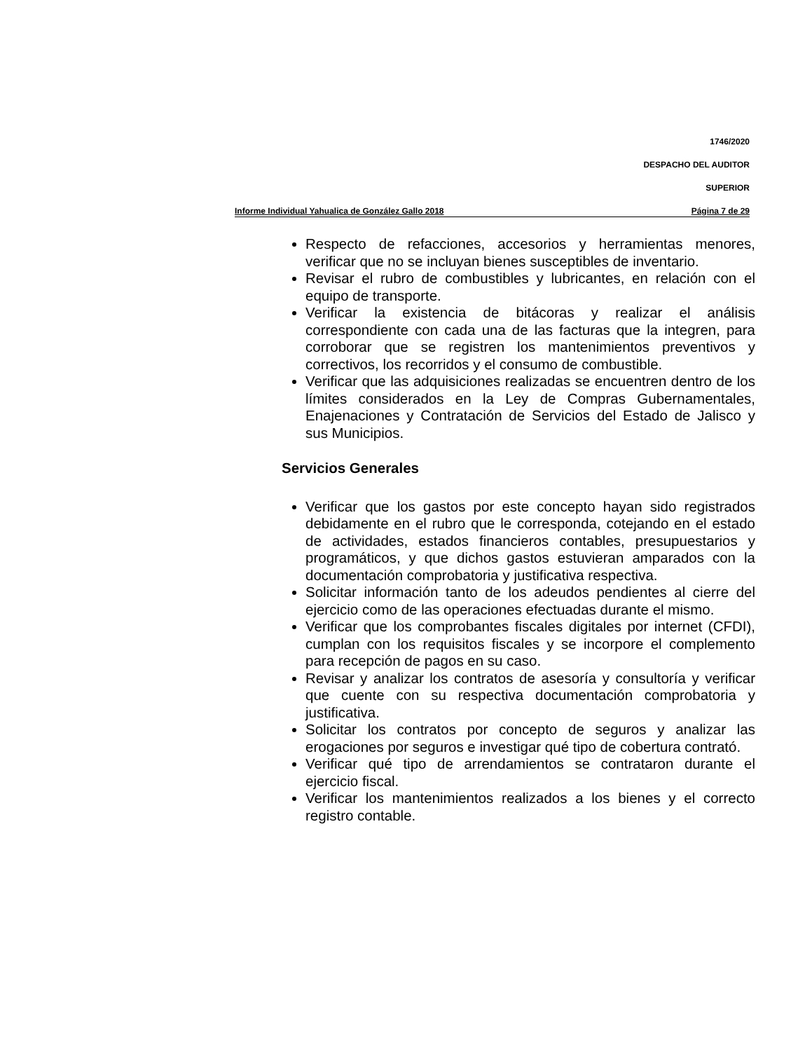1746/2020
DESPACHO DEL AUDITOR
SUPERIOR
Informe Individual Yahualica de González Gallo 2018 Página 7 de 29
Respecto de refacciones, accesorios y herramientas menores, verificar que no se incluyan bienes susceptibles de inventario.
Revisar el rubro de combustibles y lubricantes, en relación con el equipo de transporte.
Verificar la existencia de bitácoras y realizar el análisis correspondiente con cada una de las facturas que la integren, para corroborar que se registren los mantenimientos preventivos y correctivos, los recorridos y el consumo de combustible.
Verificar que las adquisiciones realizadas se encuentren dentro de los límites considerados en la Ley de Compras Gubernamentales, Enajenaciones y Contratación de Servicios del Estado de Jalisco y sus Municipios.
Servicios Generales
Verificar que los gastos por este concepto hayan sido registrados debidamente en el rubro que le corresponda, cotejando en el estado de actividades, estados financieros contables, presupuestarios y programáticos, y que dichos gastos estuvieran amparados con la documentación comprobatoria y justificativa respectiva.
Solicitar información tanto de los adeudos pendientes al cierre del ejercicio como de las operaciones efectuadas durante el mismo.
Verificar que los comprobantes fiscales digitales por internet (CFDI), cumplan con los requisitos fiscales y se incorpore el complemento para recepción de pagos en su caso.
Revisar y analizar los contratos de asesoría y consultoría y verificar que cuente con su respectiva documentación comprobatoria y justificativa.
Solicitar los contratos por concepto de seguros y analizar las erogaciones por seguros e investigar qué tipo de cobertura contrató.
Verificar qué tipo de arrendamientos se contrataron durante el ejercicio fiscal.
Verificar los mantenimientos realizados a los bienes y el correcto registro contable.